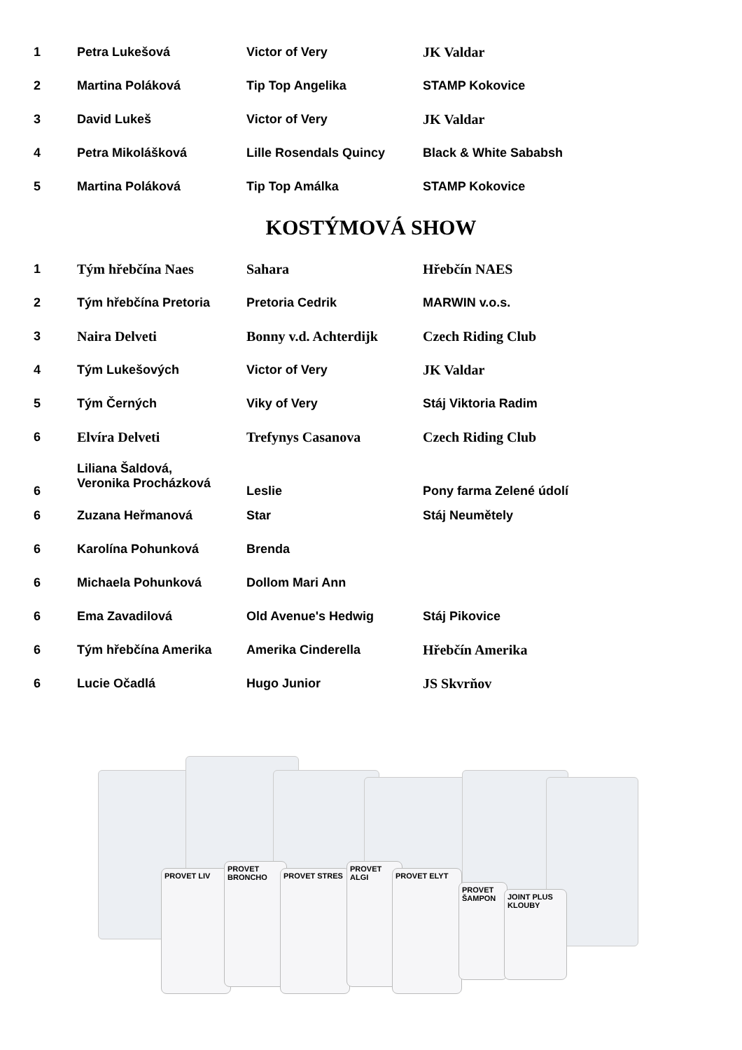| 1 | Petra Lukešová | Victor of Very | JK Valdar |
| 2 | Martina Poláková | Tip Top Angelika | STAMP Kokovice |
| 3 | David Lukeš | Victor of Very | JK Valdar |
| 4 | Petra Mikolášková | Lille Rosendals Quincy | Black & White Sababsh |
| 5 | Martina Poláková | Tip Top Amálka | STAMP Kokovice |
KOSTÝMOVÁ SHOW
| 1 | Tým hřebčína Naes | Sahara | Hřebčín NAES |
| 2 | Tým hřebčína Pretoria | Pretoria Cedrik | MARWIN v.o.s. |
| 3 | Naira Delveti | Bonny v.d. Achterdijk | Czech Riding Club |
| 4 | Tým Lukešových | Victor of Very | JK Valdar |
| 5 | Tým Černých | Viky of Very | Stáj Viktoria Radim |
| 6 | Elvíra Delveti | Trefynys Casanova | Czech Riding Club |
| 6 | Liliana Šaldová, Veronika Procházková | Leslie | Pony farma Zelené údolí |
| 6 | Zuzana Heřmanová | Star | Stáj Neumětely |
| 6 | Karolína Pohunková | Brenda | |
| 6 | Michaela Pohunková | Dollom Mari Ann | |
| 6 | Ema Zavadilová | Old Avenue's Hedwig | Stáj Pikovice |
| 6 | Tým hřebčína Amerika | Amerika Cinderella | Hřebčín Amerika |
| 6 | Lucie Očadlá | Hugo Junior | JS Skvrňov |
PROVET LIV
PROVET BRONCHO
PROVET STRES
PROVET ALGI
PROVET ELYT
PROVET ŠAMPON
JOINT PLUS KLOUBY